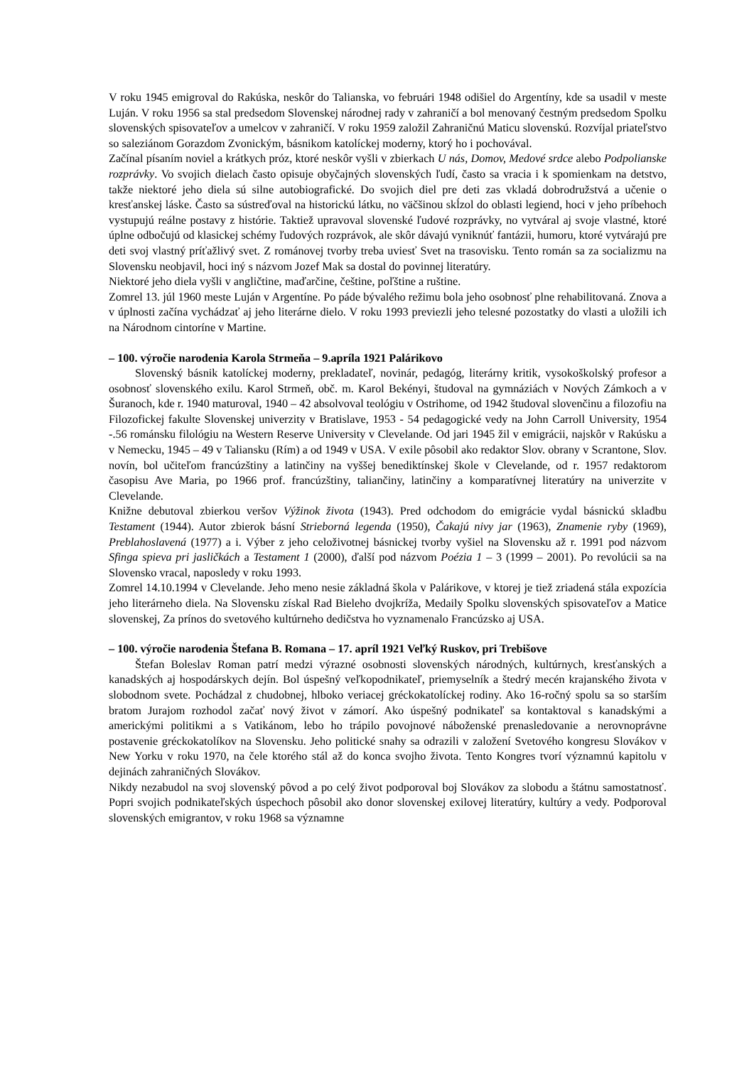V roku 1945 emigroval do Rakúska, neskôr do Talianska, vo februári 1948 odišiel do Argentíny, kde sa usadil v meste Luján. V roku 1956 sa stal predsedom Slovenskej národnej rady v zahraničí a bol menovaný čestným predsedom Spolku slovenských spisovateľov a umelcov v zahraničí. V roku 1959 založil Zahraničnú Maticu slovenskú. Rozvíjal priateľstvo so saleziánom Gorazdom Zvonickým, básnikom katolíckej moderny, ktorý ho i pochovával.
Začínal písaním noviel a krátkych próz, ktoré neskôr vyšli v zbierkach U nás, Domov, Medové srdce alebo Podpolianske rozprávky. Vo svojich dielach často opisuje obyčajných slovenských ľudí, často sa vracia i k spomienkam na detstvo, takže niektoré jeho diela sú silne autobiografické. Do svojich diel pre deti zas vkladá dobrodružstvá a učenie o kresťanskej láske. Často sa sústreďoval na historickú látku, no väčšinou skĺzol do oblasti legiend, hoci v jeho príbehoch vystupujú reálne postavy z histórie. Taktiež upravoval slovenské ľudové rozprávky, no vytváral aj svoje vlastné, ktoré úplne odbočujú od klasickej schémy ľudových rozprávok, ale skôr dávajú vyniknúť fantázii, humoru, ktoré vytvárajú pre deti svoj vlastný príťažlivý svet. Z románovej tvorby treba uviesť Svet na trasovisku. Tento román sa za socializmu na Slovensku neobjavil, hoci iný s názvom Jozef Mak sa dostal do povinnej literatúry.
Niektoré jeho diela vyšli v angličtine, maďarčine, češtine, poľštine a ruštine.
Zomrel 13. júl 1960 meste Luján v Argentíne. Po páde bývalého režimu bola jeho osobnosť plne rehabilitovaná. Znova a v úplnosti začína vychádzať aj jeho literárne dielo. V roku 1993 previezli jeho telesné pozostatky do vlasti a uložili ich na Národnom cintoríne v Martine.
– 100. výročie narodenia Karola Strmeňa – 9.apríla 1921 Palárikovo
Slovenský básnik katolíckej moderny, prekladateľ, novinár, pedagóg, literárny kritik, vysokoškolský profesor a osobnosť slovenského exilu. Karol Strmeň, obč. m. Karol Bekényi, študoval na gymnáziách v Nových Zámkoch a v Šuranoch, kde r. 1940 maturoval, 1940 – 42 absolvoval teológiu v Ostrihome, od 1942 študoval slovenčinu a filozofiu na Filozofickej fakulte Slovenskej univerzity v Bratislave, 1953 - 54 pedagogické vedy na John Carroll University, 1954 -.56 románsku filológiu na Western Reserve University v Clevelande. Od jari 1945 žil v emigrácii, najskôr v Rakúsku a v Nemecku, 1945 – 49 v Taliansku (Rím) a od 1949 v USA. V exile pôsobil ako redaktor Slov. obrany v Scrantone, Slov. novín, bol učiteľom francúzštiny a latinčiny na vyššej benediktínskej škole v Clevelande, od r. 1957 redaktorom časopisu Ave Maria, po 1966 prof. francúzštiny, taliančiny, latinčiny a komparatívnej literatúry na univerzite v Clevelande.
Knižne debutoval zbierkou veršov Výžinok života (1943). Pred odchodom do emigrácie vydal básnickú skladbu Testament (1944). Autor zbierok básní Strieborná legenda (1950), Čakajú nivy jar (1963), Znamenie ryby (1969), Preblahoslavená (1977) a i. Výber z jeho celoživotnej básnickej tvorby vyšiel na Slovensku až r. 1991 pod názvom Sfinga spieva pri jasličkách a Testament 1 (2000), ďalší pod názvom Poézia 1 – 3 (1999 – 2001). Po revolúcii sa na Slovensko vracal, naposledy v roku 1993.
Zomrel 14.10.1994 v Clevelande. Jeho meno nesie základná škola v Palárikove, v ktorej je tiež zriadená stála expozícia jeho literárneho diela. Na Slovensku získal Rad Bieleho dvojkríža, Medaily Spolku slovenských spisovateľov a Matice slovenskej, Za prínos do svetového kultúrneho dedičstva ho vyznamenalo Francúzsko aj USA.
– 100. výročie narodenia Štefana B. Romana – 17. apríl 1921 Veľký Ruskov, pri Trebišove
Štefan Boleslav Roman patrí medzi výrazné osobnosti slovenských národných, kultúrnych, kresťanských a kanadských aj hospodárskych dejín. Bol úspešný veľkopodnikateľ, priemyselník a štedrý mecén krajanského života v slobodnom svete. Pochádzal z chudobnej, hlboko veriacej gréckokatolíckej rodiny. Ako 16-ročný spolu sa so starším bratom Jurajom rozhodol začať nový život v zámorí. Ako úspešný podnikateľ sa kontaktoval s kanadskými a americkými politikmi a s Vatikánom, lebo ho trápilo povojnové náboženské prenasledovanie a nerovnoprávne postavenie gréckokatolíkov na Slovensku. Jeho politické snahy sa odrazili v založení Svetového kongresu Slovákov v New Yorku v roku 1970, na čele ktorého stál až do konca svojho života. Tento Kongres tvorí významnú kapitolu v dejinách zahraničných Slovákov.
Nikdy nezabudol na svoj slovenský pôvod a po celý život podporoval boj Slovákov za slobodu a štátnu samostatnosť. Popri svojich podnikateľských úspechoch pôsobil ako donor slovenskej exilovej literatúry, kultúry a vedy. Podporoval slovenských emigrantov, v roku 1968 sa významne